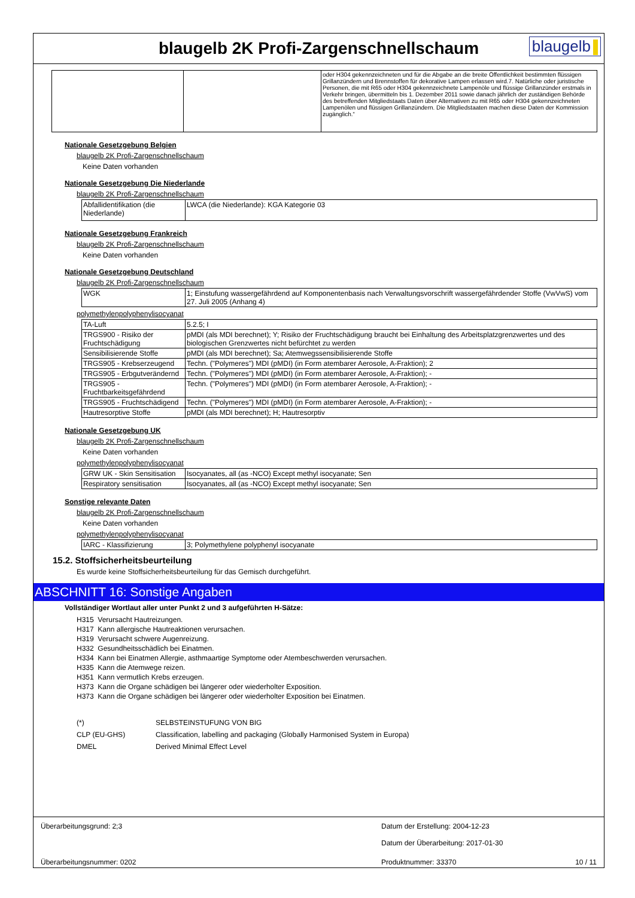blaugelb 2K Profi-Zargenschnellschaum
blaugelb
| | | oder H304 gekennzeichneten und für die Abgabe an die breite Öffentlichkeit bestimmten flüssigen Grillanzündern und Brennstoffen für dekorative Lampen erlassen wird.7. Natürliche oder juristische Personen, die mit R65 oder H304 gekennzeichnete Lampenöle und flüssige Grillanzünder erstmals in Verkehr bringen, übermitteln bis 1. Dezember 2011 sowie danach jährlich der zuständigen Behörde des betreffenden Mitgliedstaats Daten über Alternativen zu mit R65 oder H304 gekennzeichneten Lampenölen und flüssigen Grillanzündern. Die Mitgliedstaaten machen diese Daten der Kommission zugänglich.“ |
Nationale Gesetzgebung Belgien
blaugelb 2K Profi-Zargenschnellschaum
Keine Daten vorhanden
Nationale Gesetzgebung Die Niederlande
blaugelb 2K Profi-Zargenschnellschaum
| Abfallidentifikation (die Niederlande) | LWCA (die Niederlande): KGA Kategorie 03 |
Nationale Gesetzgebung Frankreich
blaugelb 2K Profi-Zargenschnellschaum
Keine Daten vorhanden
Nationale Gesetzgebung Deutschland
blaugelb 2K Profi-Zargenschnellschaum
| WGK | 1; Einstufung wassergefährdend auf Komponentenbasis nach Verwaltungsvorschrift wassergefährdender Stoffe (VwVwS) vom 27. Juli 2005 (Anhang 4) |
polymethylenpolyphenylisocyanat
| TA-Luft | 5.2.5; I |
| TRGS900 - Risiko der Fruchtschädigung | pMDI (als MDI berechnet); Y; Risiko der Fruchtschädigung braucht bei Einhaltung des Arbeitsplatzgrenzwertes und des biologischen Grenzwertes nicht befürchtet zu werden |
| Sensibilisierende Stoffe | pMDI (als MDI berechnet); Sa; Atemwegssensibilisierende Stoffe |
| TRGS905 - Krebserzeugend | Techn. ("Polymeres") MDI (pMDI) (in Form atembarer Aerosole, A-Fraktion); 2 |
| TRGS905 - Erbgutverändernd | Techn. ("Polymeres") MDI (pMDI) (in Form atembarer Aerosole, A-Fraktion); - |
| TRGS905 - Fruchtbarkeitsgefährdend | Techn. ("Polymeres") MDI (pMDI) (in Form atembarer Aerosole, A-Fraktion); - |
| TRGS905 - Fruchtschädigend | Techn. ("Polymeres") MDI (pMDI) (in Form atembarer Aerosole, A-Fraktion); - |
| Hautresorptive Stoffe | pMDI (als MDI berechnet); H; Hautresorptiv |
Nationale Gesetzgebung UK
blaugelb 2K Profi-Zargenschnellschaum
Keine Daten vorhanden
polymethylenpolyphenylisocyanat
| GRW UK - Skin Sensitisation | Isocyanates, all (as -NCO) Except methyl isocyanate; Sen |
| Respiratory sensitisation | Isocyanates, all (as -NCO) Except methyl isocyanate; Sen |
Sonstige relevante Daten
blaugelb 2K Profi-Zargenschnellschaum
Keine Daten vorhanden
polymethylenpolyphenylisocyanat
| IARC - Klassifizierung | 3; Polymethylene polyphenyl isocyanate |
15.2. Stoffsicherheitsbeurteilung
Es wurde keine Stoffsicherheitsbeurteilung für das Gemisch durchgeführt.
ABSCHNITT 16: Sonstige Angaben
Vollständiger Wortlaut aller unter Punkt 2 und 3 aufgeführten H-Sätze:
H315 Verursacht Hautreizungen.
H317 Kann allergische Hautreaktionen verursachen.
H319 Verursacht schwere Augenreizung.
H332 Gesundheitsschädlich bei Einatmen.
H334 Kann bei Einatmen Allergie, asthmaartige Symptome oder Atembeschwerden verursachen.
H335 Kann die Atemwege reizen.
H351 Kann vermutlich Krebs erzeugen.
H373 Kann die Organe schädigen bei längerer oder wiederholter Exposition.
H373 Kann die Organe schädigen bei längerer oder wiederholter Exposition bei Einatmen.
(*) SELBSTEINSTUFUNG VON BIG
CLP (EU-GHS) Classification, labelling and packaging (Globally Harmonised System in Europa)
DMEL Derived Minimal Effect Level
Überarbeitungsgrund: 2;3 Datum der Erstellung: 2004-12-23
Datum der Überarbeitung: 2017-01-30
Überarbeitungsnummer: 0202 Produktnummer: 33370 10 / 11